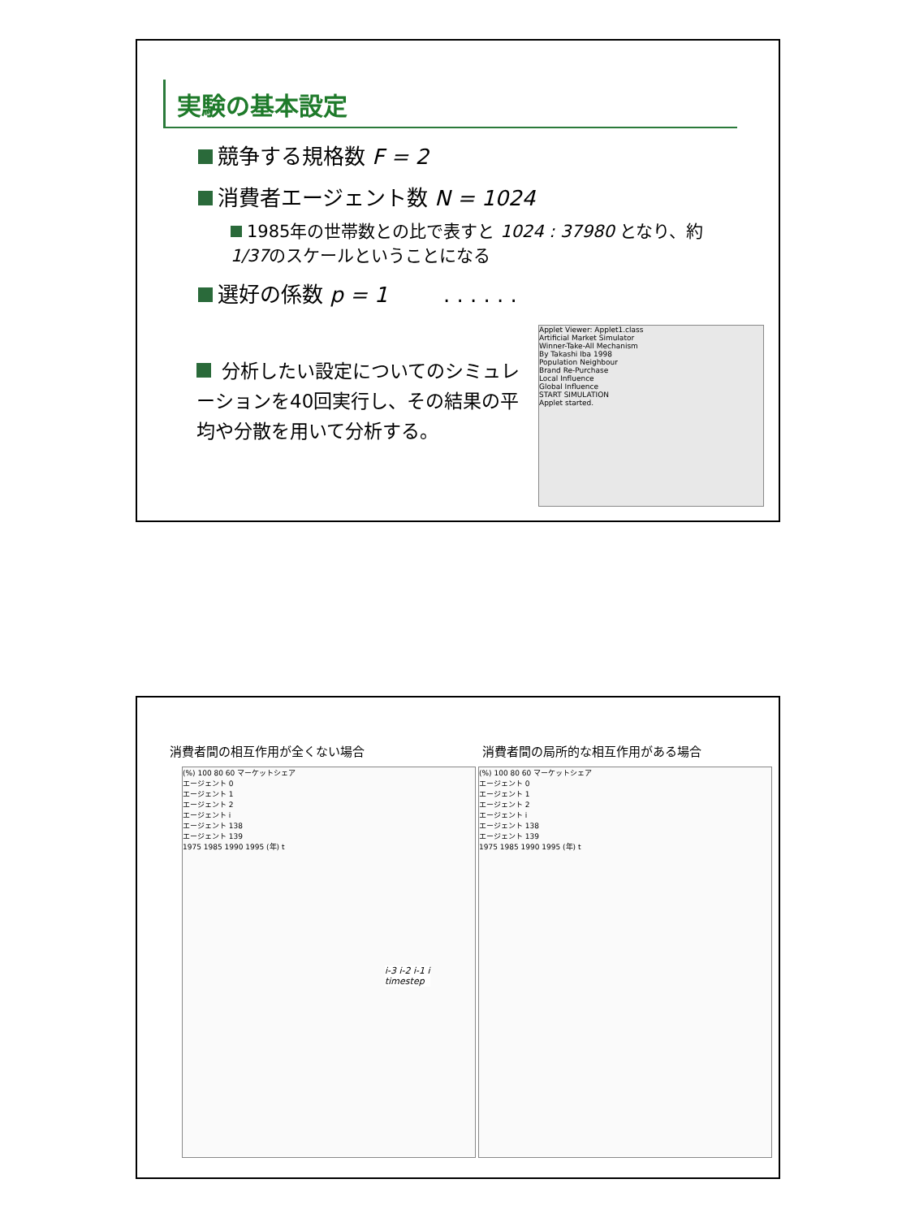実験の基本設定
競争する規格数 F = 2
消費者エージェント数 N = 1024
1985年の世帯数との比で表すと 1024 : 37980 となり、約1/37のスケールということになる
選好の係数 p = 1 . . . . . .
分析したい設定についてのシミュレーションを40回実行し、その結果の平均や分散を用いて分析する。
Applet Viewer: Applet1.class
Artificial Market Simulator
Winner-Take-All Mechanism
By Takashi Iba 1998
Population Neighbour
Brand Re-Purchase
Local Influence
Global Influence
START SIMULATION
Applet started.
消費者間の相互作用が全くない場合 消費者間の局所的な相互作用がある場合
(%) 100 80 60 マーケットシェア
エージェント 0
エージェント 1
エージェント 2
エージェント i
エージェント 138
エージェント 139
1975 1985 1990 1995 (年) t
(%) 100 80 60 マーケットシェア
エージェント 0
エージェント 1
エージェント 2
エージェント i
エージェント 138
エージェント 139
1975 1985 1990 1995 (年) t
i-3 i-2 i-1 i
timestep